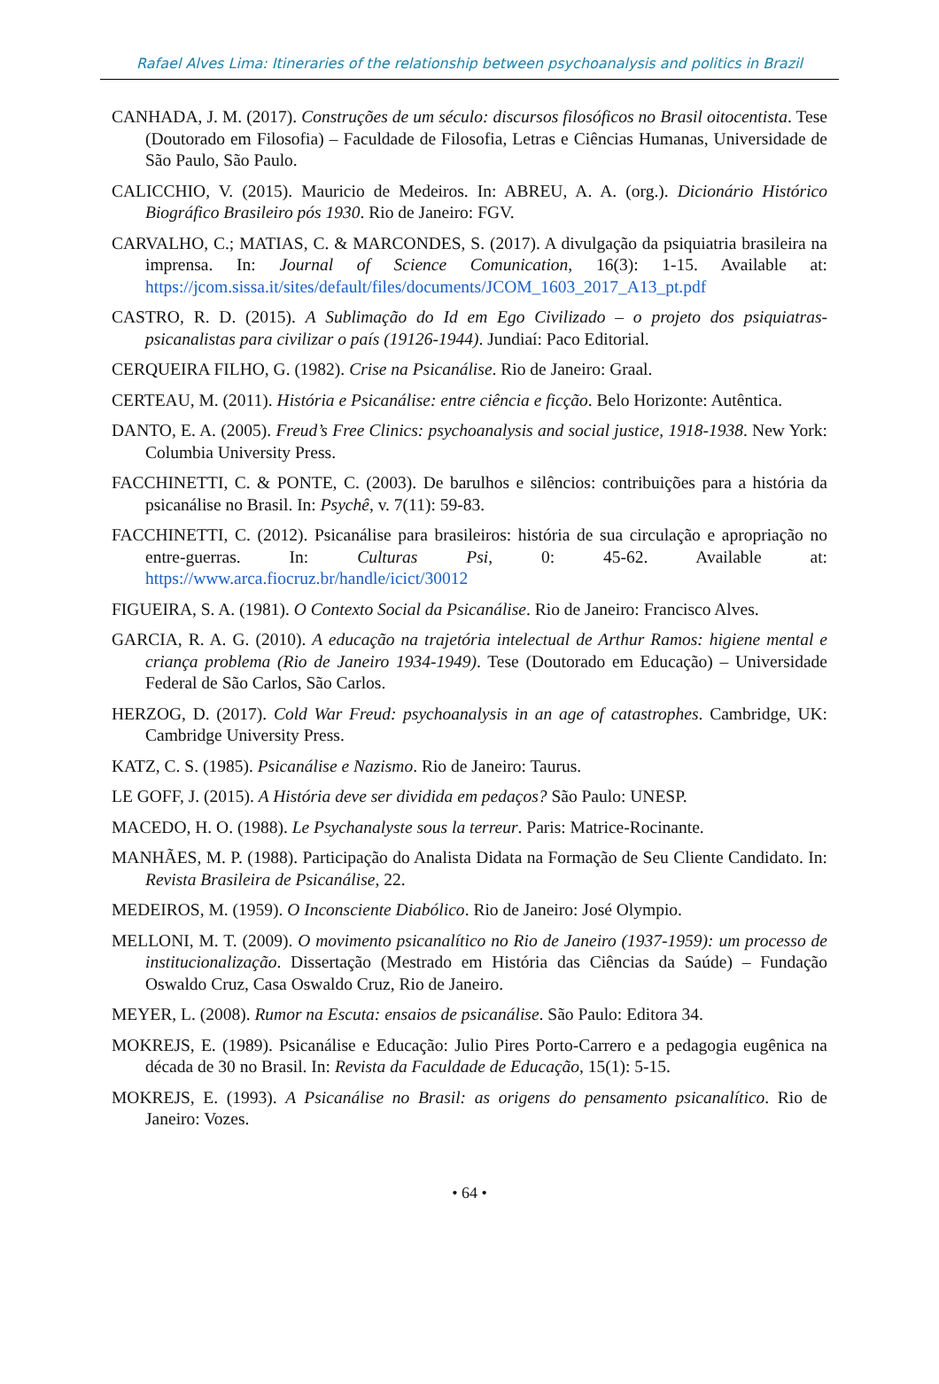Rafael Alves Lima: Itineraries of the relationship between psychoanalysis and politics in Brazil
CANHADA, J. M. (2017). Construções de um século: discursos filosóficos no Brasil oitocentista. Tese (Doutorado em Filosofia) – Faculdade de Filosofia, Letras e Ciências Humanas, Universidade de São Paulo, São Paulo.
CALICCHIO, V. (2015). Mauricio de Medeiros. In: ABREU, A. A. (org.). Dicionário Histórico Biográfico Brasileiro pós 1930. Rio de Janeiro: FGV.
CARVALHO, C.; MATIAS, C. & MARCONDES, S. (2017). A divulgação da psiquiatria brasileira na imprensa. In: Journal of Science Comunication, 16(3): 1-15. Available at: https://jcom.sissa.it/sites/default/files/documents/JCOM_1603_2017_A13_pt.pdf
CASTRO, R. D. (2015). A Sublimação do Id em Ego Civilizado – o projeto dos psiquiatras-psicanalistas para civilizar o país (19126-1944). Jundiaí: Paco Editorial.
CERQUEIRA FILHO, G. (1982). Crise na Psicanálise. Rio de Janeiro: Graal.
CERTEAU, M. (2011). História e Psicanálise: entre ciência e ficção. Belo Horizonte: Autêntica.
DANTO, E. A. (2005). Freud’s Free Clinics: psychoanalysis and social justice, 1918-1938. New York: Columbia University Press.
FACCHINETTI, C. & PONTE, C. (2003). De barulhos e silêncios: contribuições para a história da psicanálise no Brasil. In: Psychê, v. 7(11): 59-83.
FACCHINETTI, C. (2012). Psicanálise para brasileiros: história de sua circulação e apropriação no entre-guerras. In: Culturas Psi, 0: 45-62. Available at: https://www.arca.fiocruz.br/handle/icict/30012
FIGUEIRA, S. A. (1981). O Contexto Social da Psicanálise. Rio de Janeiro: Francisco Alves.
GARCIA, R. A. G. (2010). A educação na trajetória intelectual de Arthur Ramos: higiene mental e criança problema (Rio de Janeiro 1934-1949). Tese (Doutorado em Educação) – Universidade Federal de São Carlos, São Carlos.
HERZOG, D. (2017). Cold War Freud: psychoanalysis in an age of catastrophes. Cambridge, UK: Cambridge University Press.
KATZ, C. S. (1985). Psicanálise e Nazismo. Rio de Janeiro: Taurus.
LE GOFF, J. (2015). A História deve ser dividida em pedaços? São Paulo: UNESP.
MACEDO, H. O. (1988). Le Psychanalyste sous la terreur. Paris: Matrice-Rocinante.
MANHÃES, M. P. (1988). Participação do Analista Didata na Formação de Seu Cliente Candidato. In: Revista Brasileira de Psicanálise, 22.
MEDEIROS, M. (1959). O Inconsciente Diabólico. Rio de Janeiro: José Olympio.
MELLONI, M. T. (2009). O movimento psicanalítico no Rio de Janeiro (1937-1959): um processo de institucionalização. Dissertação (Mestrado em História das Ciências da Saúde) – Fundação Oswaldo Cruz, Casa Oswaldo Cruz, Rio de Janeiro.
MEYER, L. (2008). Rumor na Escuta: ensaios de psicanálise. São Paulo: Editora 34.
MOKREJS, E. (1989). Psicanálise e Educação: Julio Pires Porto-Carrero e a pedagogia eugênica na década de 30 no Brasil. In: Revista da Faculdade de Educação, 15(1): 5-15.
MOKREJS, E. (1993). A Psicanálise no Brasil: as origens do pensamento psicanalítico. Rio de Janeiro: Vozes.
• 64 •